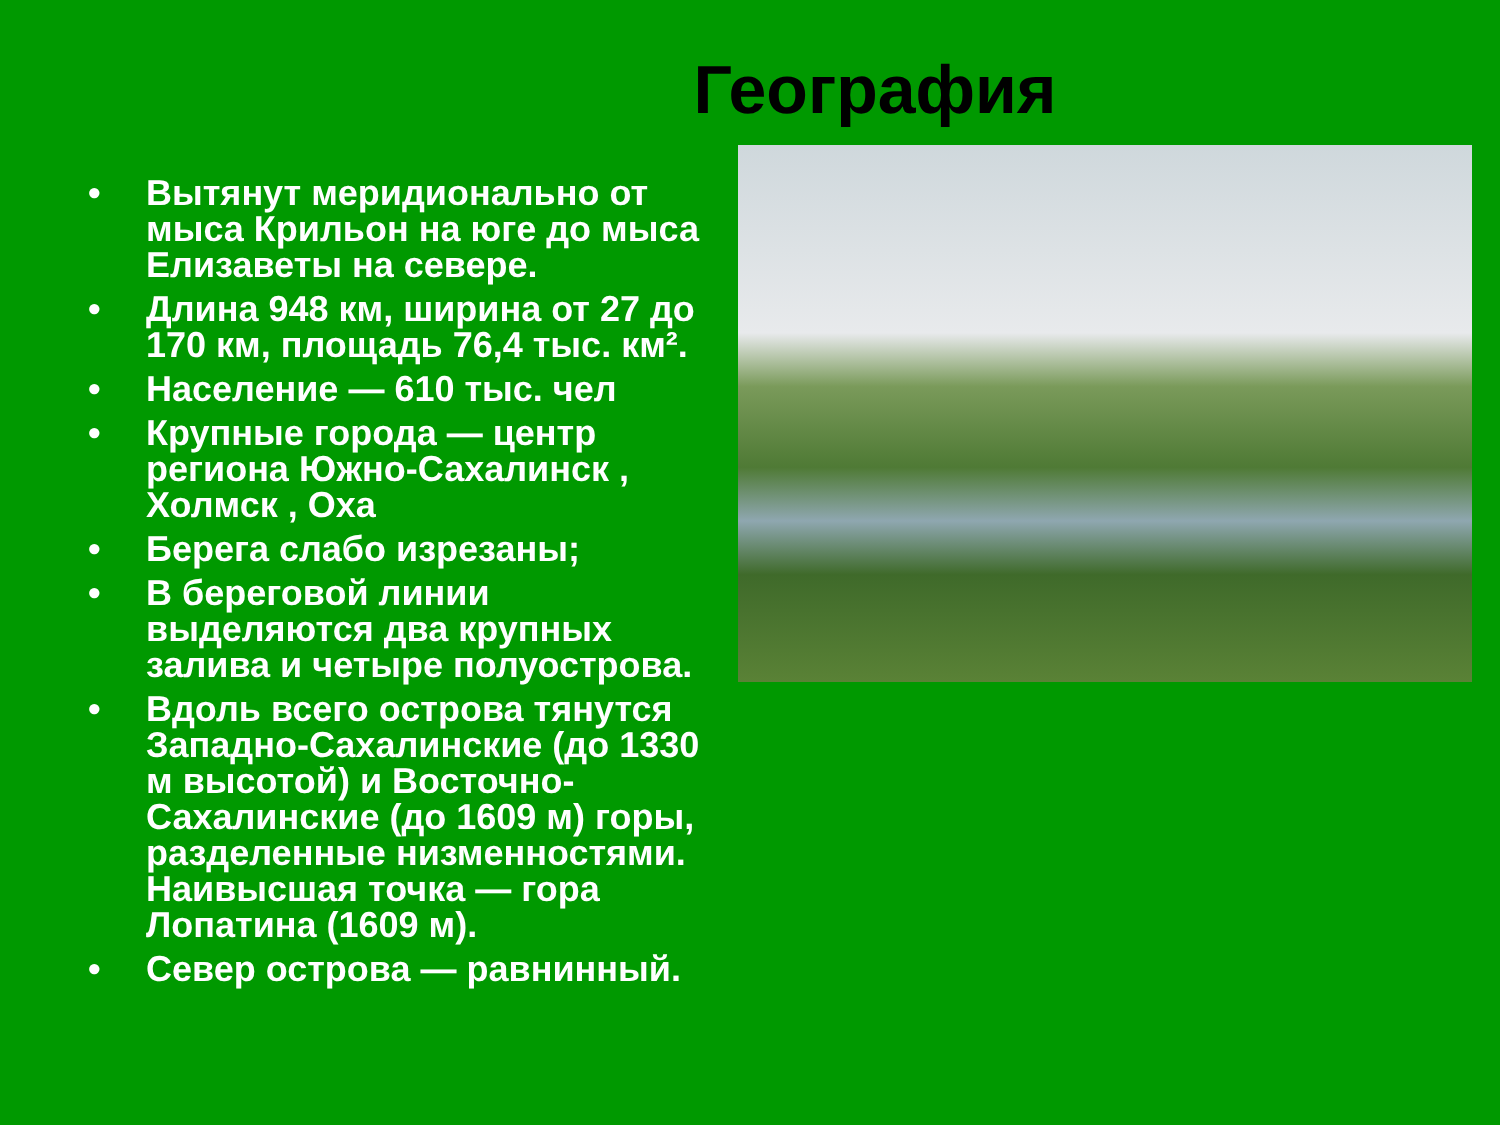География
• Вытянут меридионально от мыса Крильон на юге до мыса Елизаветы на севере.
• Длина 948 км, ширина от 27 до 170 км, площадь 76,4 тыс. км².
• Население — 610 тыс. чел
• Крупные города — центр региона Южно-Сахалинск , Холмск , Оха
• Берега слабо изрезаны;
• В береговой линии выделяются два крупных залива и четыре полуострова.
• Вдоль всего острова тянутся Западно-Сахалинские (до 1330 м высотой) и Восточно-Сахалинские (до 1609 м) горы, разделенные низменностями. Наивысшая точка — гора Лопатина (1609 м).
• Север острова — равнинный.